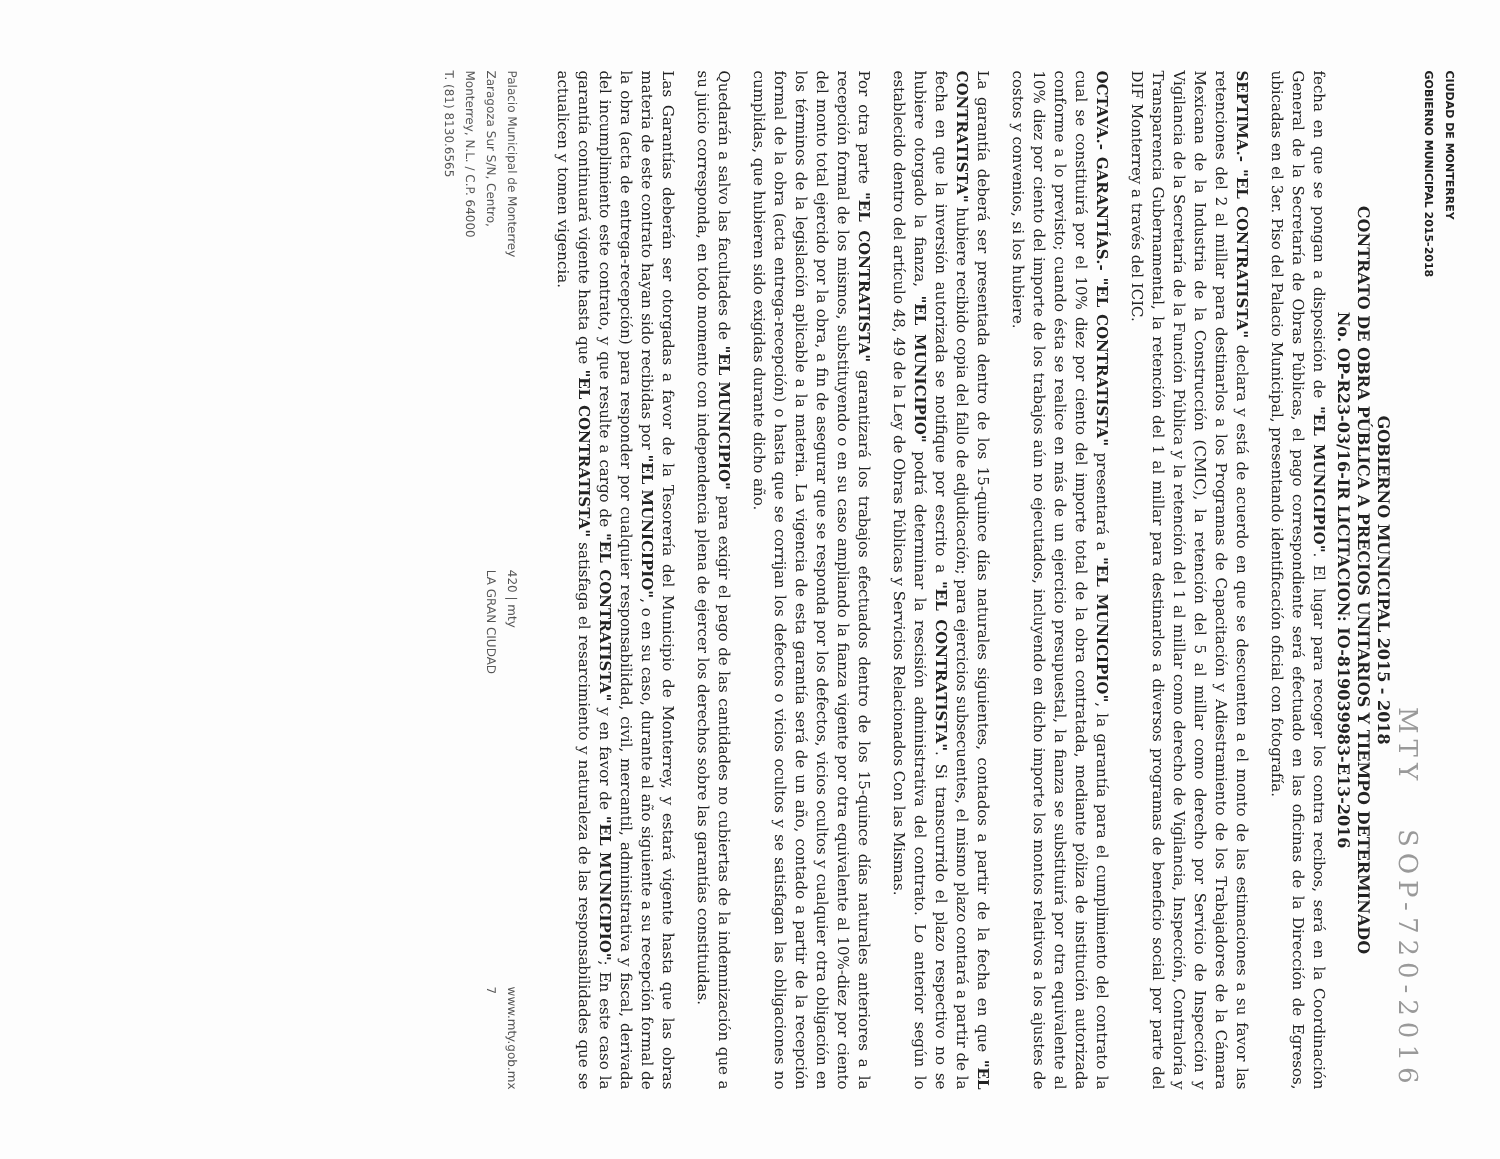CIUDAD DE MONTERREY
GOBIERNO MUNICIPAL 2015-2018
MTY SOP-720-2016
GOBIERNO MUNICIPAL 2015 - 2018
CONTRATO DE OBRA PÚBLICA A PRECIOS UNITARIOS Y TIEMPO DETERMINADO
No. OP-R23-03/16-IR LICITACION: IO-819039983-E13-2016
fecha en que se pongan a disposición de "EL MUNICIPIO". El lugar para recoger los contra recibos, será en la Coordinación General de la Secretaría de Obras Públicas, el pago correspondiente será efectuado en las oficinas de la Dirección de Egresos, ubicadas en el 3er. Piso del Palacio Municipal, presentando identificación oficial con fotografía.
SEPTIMA.- "EL CONTRATISTA" declara y está de acuerdo en que se descuenten a el monto de las estimaciones a su favor las retenciones del 2 al millar para destinarlos a los Programas de Capacitación y Adiestramiento de los Trabajadores de la Cámara Mexicana de la Industria de la Construcción (CMIC), la retención del 5 al millar como derecho por Servicio de Inspección y Vigilancia de la Secretaría de la Función Pública y la retención del 1 al millar como derecho de Vigilancia, Inspección, Contraloría y Transparencia Gubernamental, la retención del 1 al millar para destinarlos a diversos programas de beneficio social por parte del DIF Monterrey a través del ICIC.
OCTAVA.- GARANTÍAS.- "EL CONTRATISTA" presentará a "EL MUNICIPIO", la garantía para el cumplimiento del contrato la cual se constituirá por el 10% diez por ciento del importe total de la obra contratada, mediante póliza de institución autorizada conforme a lo previsto; cuando ésta se realice en más de un ejercicio presupuestal, la fianza se substituirá por otra equivalente al 10% diez por ciento del importe de los trabajos aún no ejecutados, incluyendo en dicho importe los montos relativos a los ajustes de costos y convenios, si los hubiere.
La garantía deberá ser presentada dentro de los 15-quince días naturales siguientes, contados a partir de la fecha en que "EL CONTRATISTA" hubiere recibido copia del fallo de adjudicación; para ejercicios subsecuentes, el mismo plazo contará a partir de la fecha en que la inversión autorizada se notifique por escrito a "EL CONTRATISTA". Si transcurrido el plazo respectivo no se hubiere otorgado la fianza, "EL MUNICIPIO" podrá determinar la rescisión administrativa del contrato. Lo anterior según lo establecido dentro del artículo 48, 49 de la Ley de Obras Públicas y Servicios Relacionados Con las Mismas.
Por otra parte "EL CONTRATISTA" garantizará los trabajos efectuados dentro de los 15-quince días naturales anteriores a la recepción formal de los mismos, substituyendo o en su caso ampliando la fianza vigente por otra equivalente al 10%-diez por ciento del monto total ejercido por la obra, a fin de asegurar que se responda por los defectos, vicios ocultos y cualquier otra obligación en los términos de la legislación aplicable a la materia. La vigencia de esta garantía será de un año, contado a partir de la recepción formal de la obra (acta entrega-recepción) o hasta que se corrijan los defectos o vicios ocultos y se satisfagan las obligaciones no cumplidas, que hubieren sido exigidas durante dicho año.
Quedarán a salvo las facultades de "EL MUNICIPIO" para exigir el pago de las cantidades no cubiertas de la indemnización que a su juicio corresponda, en todo momento con independencia plena de ejercer los derechos sobre las garantías constituidas.
Las Garantías deberán ser otorgadas a favor de la Tesorería del Municipio de Monterrey, y estará vigente hasta que las obras materia de este contrato hayan sido recibidas por "EL MUNICIPIO", o en su caso, durante al año siguiente a su recepción formal de la obra (acta de entrega-recepción) para responder por cualquier responsabilidad, civil, mercantil, administrativa y fiscal, derivada del incumplimiento este contrato, y que resulte a cargo de "EL CONTRATISTA" y en favor de "EL MUNICIPIO"; En este caso la garantía continuará vigente hasta que "EL CONTRATISTA" satisfaga el resarcimiento y naturaleza de las responsabilidades que se actualicen y tomen vigencia.
Palacio Municipal de Monterrey
Zaragoza Sur S/N, Centro,
Monterrey, N.L. / C.P. 64000
T. (81) 8130.6565
420 | mty
LA GRAN CIUDAD
www.mty.gob.mx
7